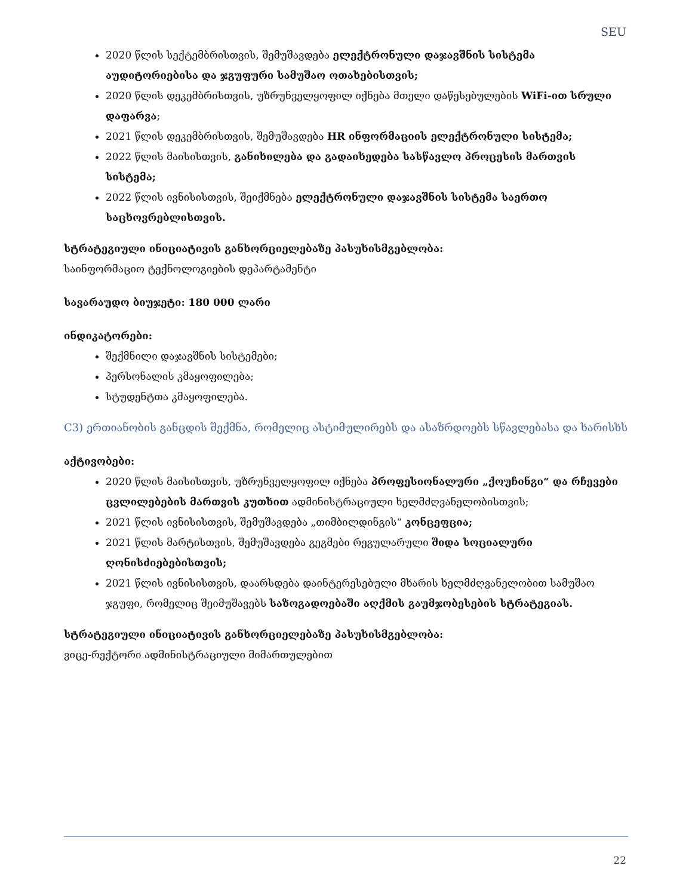SEU
2020 წლის სექტემბრისთვის, შემუშავდება ელექტრონული დაჯავშნის სისტემა აუდიტორიებისა და ჯგუფური სამუშაო ოთახებისთვის;
2020 წლის დეკემბრისთვის, უზრუნველყოფილ იქნება მთელი დაწესებულების WiFi-ით სრული დაფარვა;
2021 წლის დეკემბრისთვის, შემუშავდება HR ინფორმაციის ელექტრონული სისტემა;
2022 წლის მაისისთვის, განიხილება და გადაიხედება სასწავლო პროცესის მართვის სისტემა;
2022 წლის ივნისისთვის, შეიქმნება ელექტრონული დაჯავშნის სისტემა საერთო საცხოვრებლისთვის.
სტრატეგიული ინიციატივის განხორციელებაზე პასუხისმგებლობა:
საინფორმაციო ტექნოლოგიების დეპარტამენტი
სავარაუდო ბიუჯეტი: 180 000 ლარი
ინდიკატორები:
შექმნილი დაჯავშნის სისტემები;
პერსონალის კმაყოფილება;
სტუდენტთა კმაყოფილება.
C3) ერთიანობის განცდის შექმნა, რომელიც ასტიმულირებს და ასაზრდოებს სწავლებასა და ხარისხს
აქტივობები:
2020 წლის მაისისთვის, უზრუნველყოფილ იქნება პროფესიონალური „ქოუჩინგი“ და რჩევები ცვლილებების მართვის კუთხით ადმინისტრაციული ხელმძღვანელობისთვის;
2021 წლის ივნისისთვის, შემუშავდება „თიმბილდინგის“ კონცეფცია;
2021 წლის მარტისთვის, შემუშავდება გეგმები რეგულარული შიდა სოციალური ღონისძიებებისთვის;
2021 წლის ივნისისთვის, დაარსდება დაინტერესებული მხარის ხელმძღვანელობით სამუშაო ჯგუფი, რომელიც შეიმუშავებს საზოგადოებაში აღქმის გაუმჯობესების სტრატეგიას.
სტრატეგიული ინიციატივის განხორციელებაზე პასუხისმგებლობა:
ვიცე-რექტორი ადმინისტრაციული მიმართულებით
22